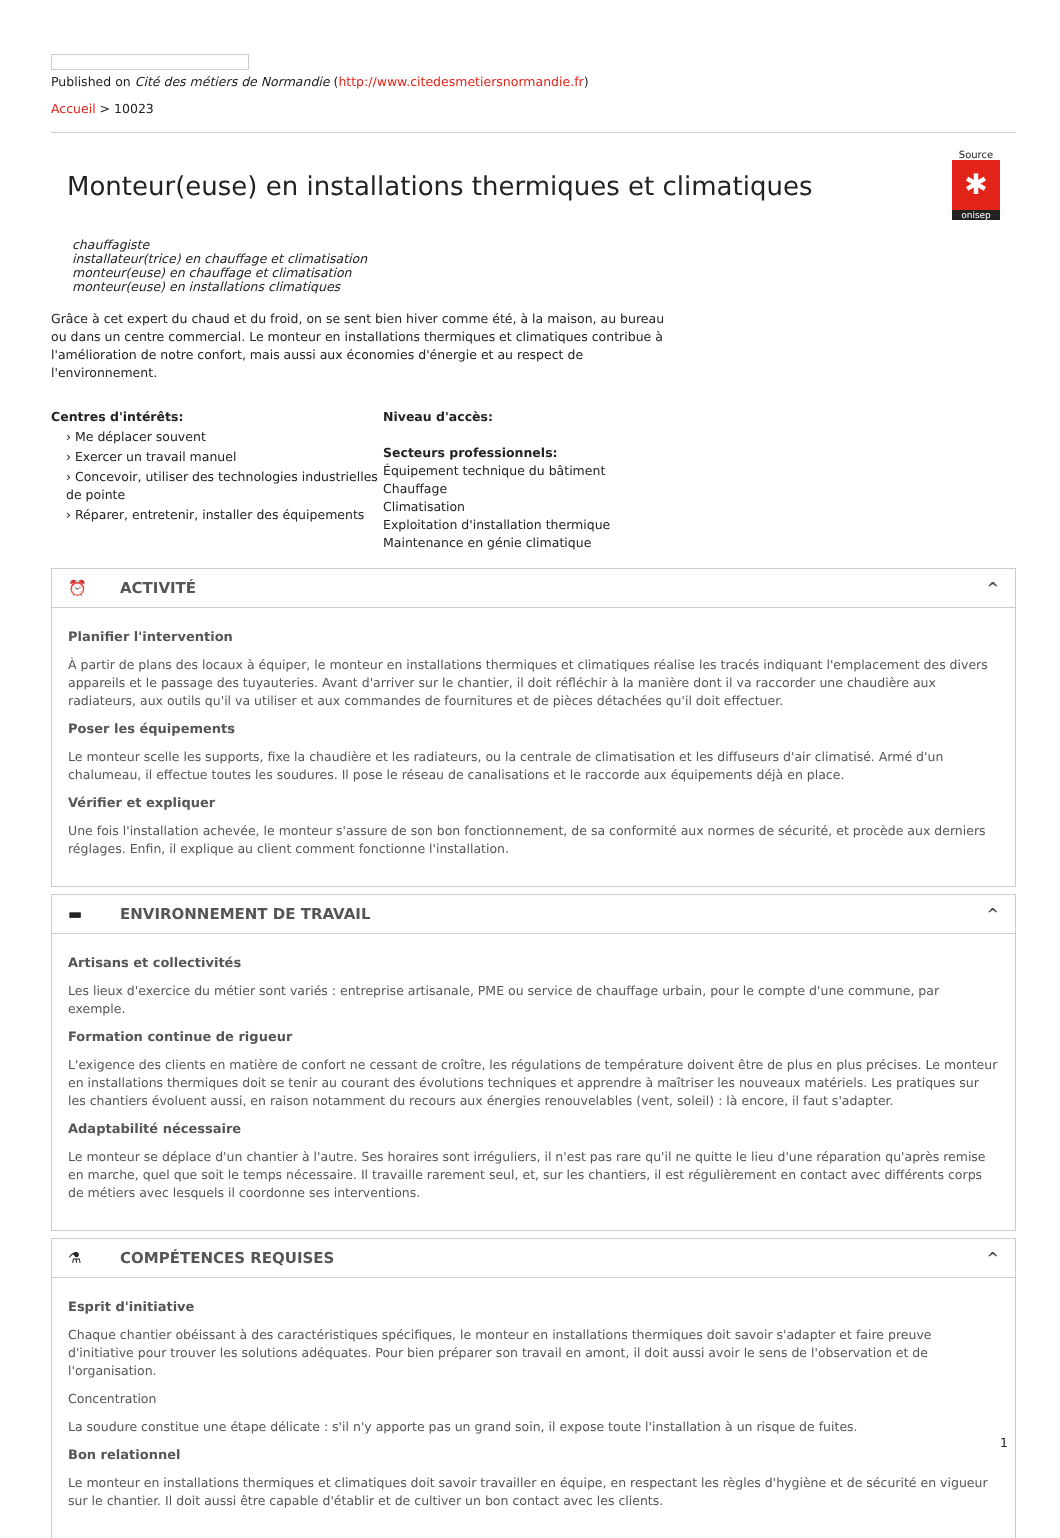Published on Cité des métiers de Normandie (http://www.citedesmetiersnormandie.fr)
Accueil > 10023
Monteur(euse) en installations thermiques et climatiques
Source
✱
onisep
chauffagiste
installateur(trice) en chauffage et climatisation
monteur(euse) en chauffage et climatisation
monteur(euse) en installations climatiques
Grâce à cet expert du chaud et du froid, on se sent bien hiver comme été, à la maison, au bureau ou dans un centre commercial. Le monteur en installations thermiques et climatiques contribue à l'amélioration de notre confort, mais aussi aux économies d'énergie et au respect de l'environnement.
Centres d'intérêts:
› Me déplacer souvent
› Exercer un travail manuel
› Concevoir, utiliser des technologies industrielles de pointe
› Réparer, entretenir, installer des équipements
Niveau d'accès:
Secteurs professionnels:
Équipement technique du bâtiment
Chauffage
Climatisation
Exploitation d'installation thermique
Maintenance en génie climatique
⏰ ACTIVITÉ ^
Planifier l'intervention
À partir de plans des locaux à équiper, le monteur en installations thermiques et climatiques réalise les tracés indiquant l'emplacement des divers appareils et le passage des tuyauteries. Avant d'arriver sur le chantier, il doit réfléchir à la manière dont il va raccorder une chaudière aux radiateurs, aux outils qu'il va utiliser et aux commandes de fournitures et de pièces détachées qu'il doit effectuer.
Poser les équipements
Le monteur scelle les supports, fixe la chaudière et les radiateurs, ou la centrale de climatisation et les diffuseurs d'air climatisé. Armé d'un chalumeau, il effectue toutes les soudures. Il pose le réseau de canalisations et le raccorde aux équipements déjà en place.
Vérifier et expliquer
Une fois l'installation achevée, le monteur s'assure de son bon fonctionnement, de sa conformité aux normes de sécurité, et procède aux derniers réglages. Enfin, il explique au client comment fonctionne l'installation.
▬ ENVIRONNEMENT DE TRAVAIL ^
Artisans et collectivités
Les lieux d'exercice du métier sont variés : entreprise artisanale, PME ou service de chauffage urbain, pour le compte d'une commune, par exemple.
Formation continue de rigueur
L'exigence des clients en matière de confort ne cessant de croître, les régulations de température doivent être de plus en plus précises. Le monteur en installations thermiques doit se tenir au courant des évolutions techniques et apprendre à maîtriser les nouveaux matériels. Les pratiques sur les chantiers évoluent aussi, en raison notamment du recours aux énergies renouvelables (vent, soleil) : là encore, il faut s'adapter.
Adaptabilité nécessaire
Le monteur se déplace d'un chantier à l'autre. Ses horaires sont irréguliers, il n'est pas rare qu'il ne quitte le lieu d'une réparation qu'après remise en marche, quel que soit le temps nécessaire. Il travaille rarement seul, et, sur les chantiers, il est régulièrement en contact avec différents corps de métiers avec lesquels il coordonne ses interventions.
⚗ COMPÉTENCES REQUISES ^
Esprit d'initiative
Chaque chantier obéissant à des caractéristiques spécifiques, le monteur en installations thermiques doit savoir s'adapter et faire preuve d'initiative pour trouver les solutions adéquates. Pour bien préparer son travail en amont, il doit aussi avoir le sens de l'observation et de l'organisation.
Concentration
La soudure constitue une étape délicate : s'il n'y apporte pas un grand soin, il expose toute l'installation à un risque de fuites.
Bon relationnel
Le monteur en installations thermiques et climatiques doit savoir travailler en équipe, en respectant les règles d'hygiène et de sécurité en vigueur sur le chantier. Il doit aussi être capable d'établir et de cultiver un bon contact avec les clients.
1